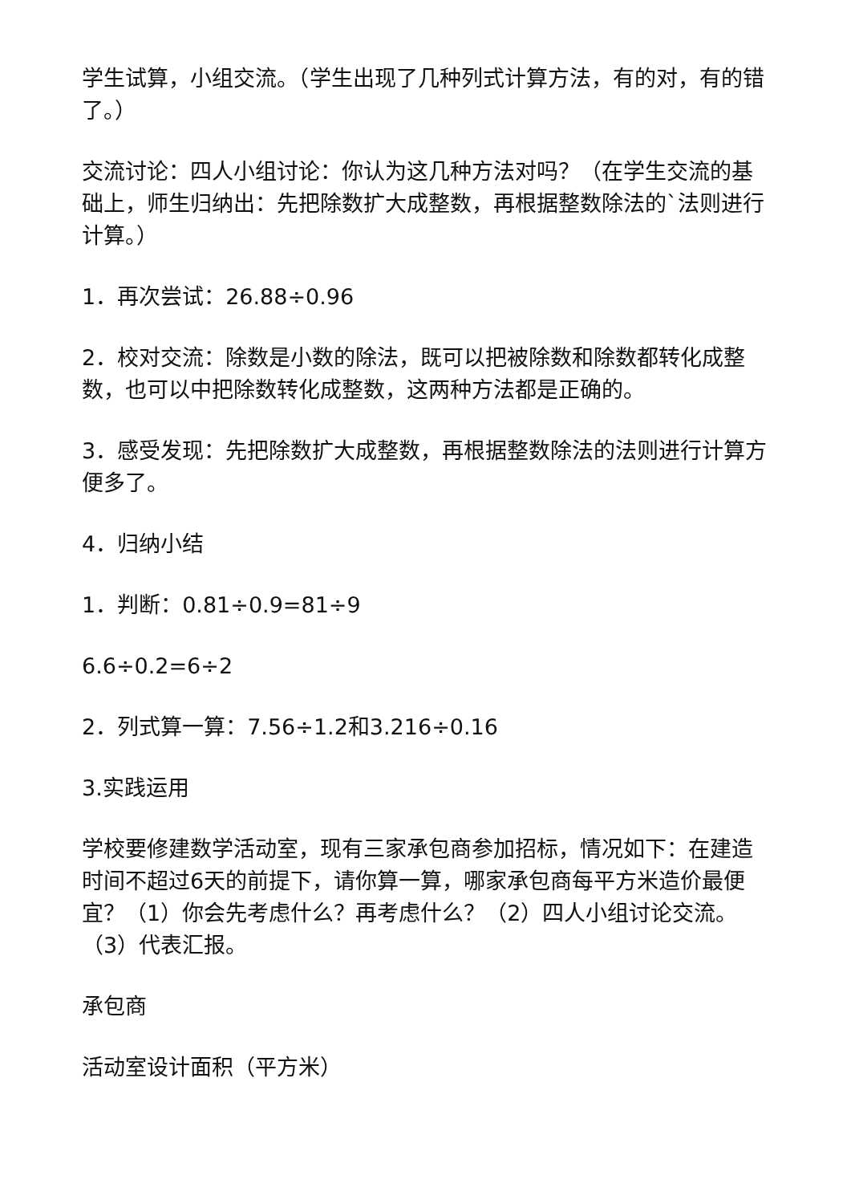学生试算，小组交流。（学生出现了几种列式计算方法，有的对，有的错了。）
交流讨论：四人小组讨论：你认为这几种方法对吗？（在学生交流的基础上，师生归纳出：先把除数扩大成整数，再根据整数除法的`法则进行计算。）
1．再次尝试：26.88÷0.96
2．校对交流：除数是小数的除法，既可以把被除数和除数都转化成整数，也可以中把除数转化成整数，这两种方法都是正确的。
3．感受发现：先把除数扩大成整数，再根据整数除法的法则进行计算方便多了。
4．归纳小结
1．判断：0.81÷0.9=81÷9
6.6÷0.2=6÷2
2．列式算一算：7.56÷1.2和3.216÷0.16
3.实践运用
学校要修建数学活动室，现有三家承包商参加招标，情况如下：在建造时间不超过6天的前提下，请你算一算，哪家承包商每平方米造价最便宜？（1）你会先考虑什么？再考虑什么？（2）四人小组讨论交流。（3）代表汇报。
承包商
活动室设计面积（平方米）